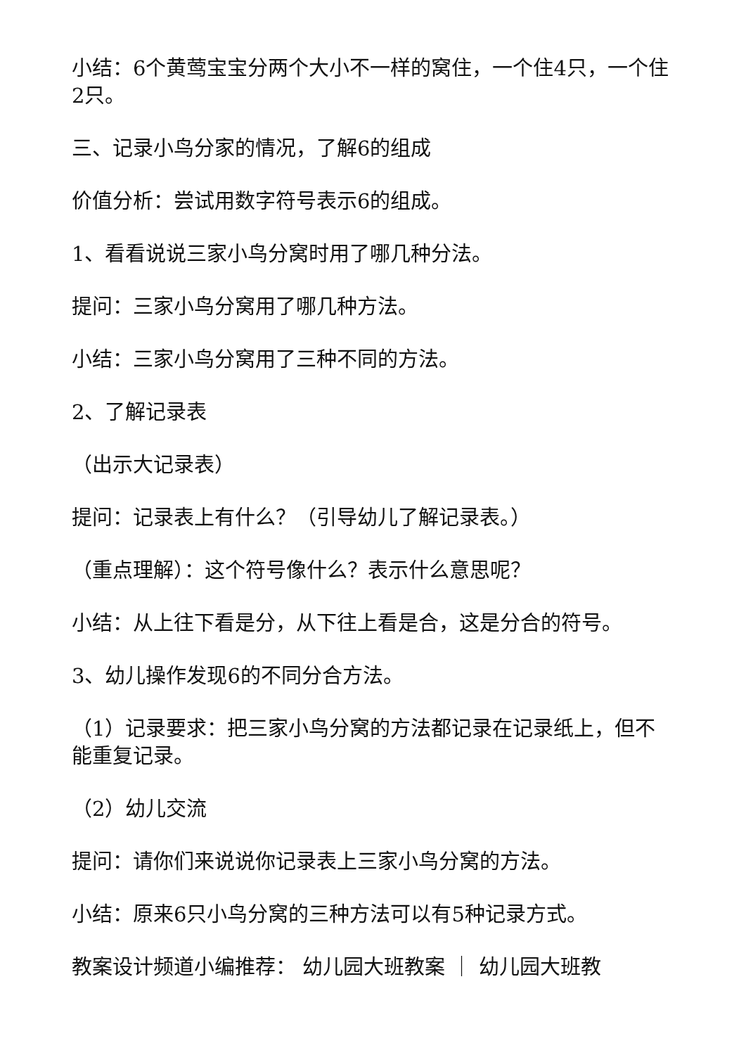小结：6个黄莺宝宝分两个大小不一样的窝住，一个住4只，一个住2只。
三、记录小鸟分家的情况，了解6的组成
价值分析：尝试用数字符号表示6的组成。
1、看看说说三家小鸟分窝时用了哪几种分法。
提问：三家小鸟分窝用了哪几种方法。
小结：三家小鸟分窝用了三种不同的方法。
2、了解记录表
（出示大记录表）
提问：记录表上有什么？（引导幼儿了解记录表。）
（重点理解）：这个符号像什么？表示什么意思呢？
小结：从上往下看是分，从下往上看是合，这是分合的符号。
3、幼儿操作发现6的不同分合方法。
（1）记录要求：把三家小鸟分窝的方法都记录在记录纸上，但不能重复记录。
（2）幼儿交流
提问：请你们来说说你记录表上三家小鸟分窝的方法。
小结：原来6只小鸟分窝的三种方法可以有5种记录方式。
教案设计频道小编推荐： 幼儿园大班教案 ｜ 幼儿园大班教